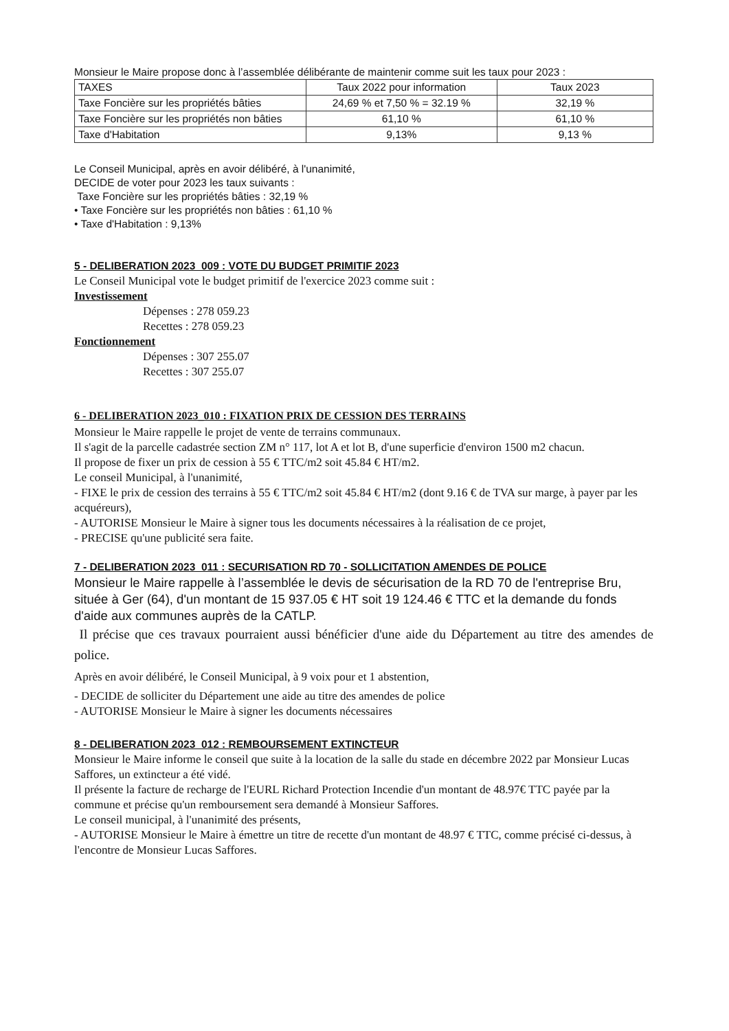Monsieur le Maire propose donc à l’assemblée délibérante de maintenir comme suit les taux pour 2023 :
| TAXES | Taux 2022 pour information | Taux 2023 |
| Taxe Foncière sur les propriétés bâties | 24,69 % et 7,50 % = 32.19 % | 32,19 % |
| Taxe Foncière sur les propriétés non bâties | 61,10 % | 61,10 % |
| Taxe d'Habitation | 9,13% | 9,13 % |
Le Conseil Municipal, après en avoir délibéré, à l'unanimité,
DECIDE de voter pour 2023 les taux suivants :
Taxe Foncière sur les propriétés bâties : 32,19 %
• Taxe Foncière sur les propriétés non bâties : 61,10 %
• Taxe d'Habitation : 9,13%
5 - DELIBERATION 2023_009 : VOTE DU BUDGET PRIMITIF 2023
Le Conseil Municipal vote le budget primitif de l'exercice 2023 comme suit :
Investissement
Dépenses : 278 059.23
Recettes : 278 059.23
Fonctionnement
Dépenses : 307 255.07
Recettes : 307 255.07
6 - DELIBERATION 2023_010 : FIXATION PRIX DE CESSION DES TERRAINS
Monsieur le Maire rappelle le projet de vente de terrains communaux.
Il s'agit de la parcelle cadastrée section ZM n° 117, lot A et lot B, d'une superficie d'environ 1500 m2 chacun.
Il propose de fixer un prix de cession à 55 € TTC/m2 soit 45.84 € HT/m2.
Le conseil Municipal, à l'unanimité,
- FIXE le prix de cession des terrains à 55 € TTC/m2 soit 45.84 € HT/m2 (dont 9.16 € de TVA sur marge, à payer par les acquéreurs),
- AUTORISE Monsieur le Maire à signer tous les documents nécessaires à la réalisation de ce projet,
- PRECISE qu'une publicité sera faite.
7 - DELIBERATION 2023_011 : SECURISATION RD 70 - SOLLICITATION AMENDES DE POLICE
Monsieur le Maire rappelle à l’assemblée le devis de sécurisation de la RD 70 de l'entreprise Bru, située à Ger (64), d'un montant de 15 937.05 € HT soit 19 124.46 € TTC et la demande du fonds d'aide aux communes auprès de la CATLP.
Il précise que ces travaux pourraient aussi bénéficier d'une aide du Département au titre des amendes de police.
Après en avoir délibéré, le Conseil Municipal, à 9 voix pour et 1 abstention,
- DECIDE de solliciter du Département une aide au titre des amendes de police
- AUTORISE Monsieur le Maire à signer les documents nécessaires
8 - DELIBERATION 2023_012 : REMBOURSEMENT EXTINCTEUR
Monsieur le Maire informe le conseil que suite à la location de la salle du stade en décembre 2022 par Monsieur Lucas Saffores, un extincteur a été vidé.
Il présente la facture de recharge de l'EURL Richard Protection Incendie d'un montant de 48.97€ TTC payée par la commune et précise qu'un remboursement sera demandé à Monsieur Saffores.
Le conseil municipal, à l'unanimité des présents,
- AUTORISE Monsieur le Maire à émettre un titre de recette d'un montant de 48.97 € TTC, comme précisé ci-dessus, à l'encontre de Monsieur Lucas Saffores.